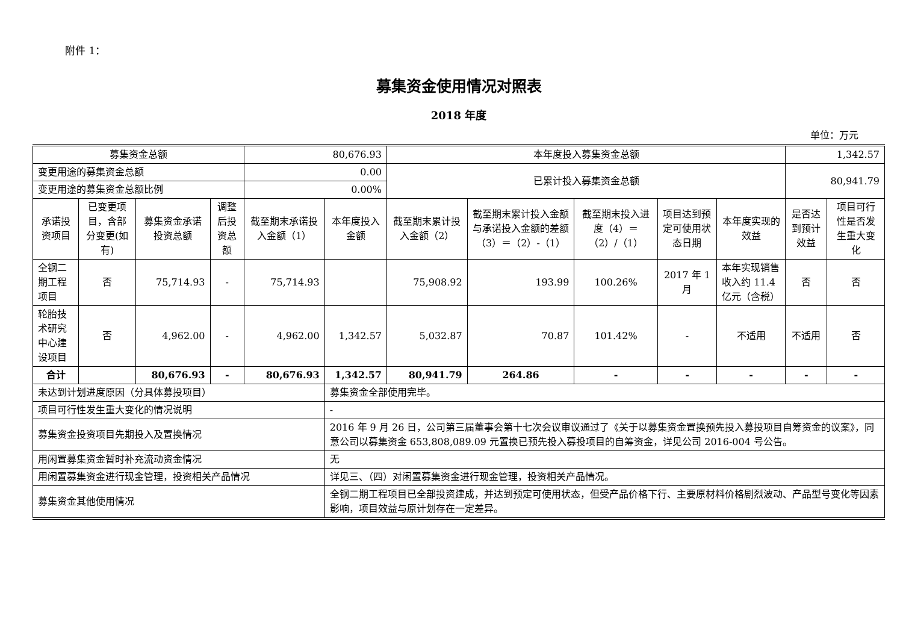附件 1：
募集资金使用情况对照表
2018 年度
单位：万元
| 募集资金总额 | | | | 80,676.93 | | 本年度投入募集资金总额 | | | | | 1,342.57 | |
| 变更用途的募集资金总额 | | | | 0.00 | | 已累计投入募集资金总额 | | | | | 80,941.79 | |
| 变更用途的募集资金总额比例 | | | | 0.00% | | | | | | | | |
| 承诺投资项目 | 已变更项目，含部分变更(如有) | 募集资金承诺投资总额 | 调整后投资总额 | 截至期末承诺投入金额（1） | 本年度投入金额 | 截至期末累计投入金额（2） | 截至期末累计投入金额与承诺投入金额的差额（3）＝（2）-（1） | 截至期末投入进度（4）＝（2）/（1） | 项目达到预定可使用状态日期 | 本年度实现的效益 | 是否达到预计效益 | 项目可行性是否发生重大变化 |
| 全钢二期工程项目 | 否 | 75,714.93 | - | 75,714.93 | | 75,908.92 | 193.99 | 100.26% | 2017 年 1 月 | 本年实现销售收入约 11.4 亿元（含税） | 否 | 否 |
| 轮胎技术研究中心建设项目 | 否 | 4,962.00 | - | 4,962.00 | 1,342.57 | 5,032.87 | 70.87 | 101.42% | - | 不适用 | 不适用 | 否 |
| 合计 | | 80,676.93 | - | 80,676.93 | 1,342.57 | 80,941.79 | 264.86 | - | - | - | - | - |
| 未达到计划进度原因（分具体募投项目） | | | | | 募集资金全部使用完毕。 | | | | | | | |
| 项目可行性发生重大变化的情况说明 | | | | | - | | | | | | | |
| 募集资金投资项目先期投入及置换情况 | | | | | 2016 年 9 月 26 日，公司第三届董事会第十七次会议审议通过了《关于以募集资金置换预先投入募投项目自筹资金的议案》，同意公司以募集资金 653,808,089.09 元置换已预先投入募投项目的自筹资金，详见公司 2016-004 号公告。 | | | | | | | |
| 用闲置募集资金暂时补充流动资金情况 | | | | | 无 | | | | | | | |
| 用闲置募集资金进行现金管理，投资相关产品情况 | | | | | 详见三、（四）对闲置募集资金进行现金管理，投资相关产品情况。 | | | | | | | |
| 募集资金其他使用情况 | | | | | 全钢二期工程项目已全部投资建成，并达到预定可使用状态，但受产品价格下行、主要原材料价格剧烈波动、产品型号变化等因素影响，项目效益与原计划存在一定差异。 | | | | | | | |